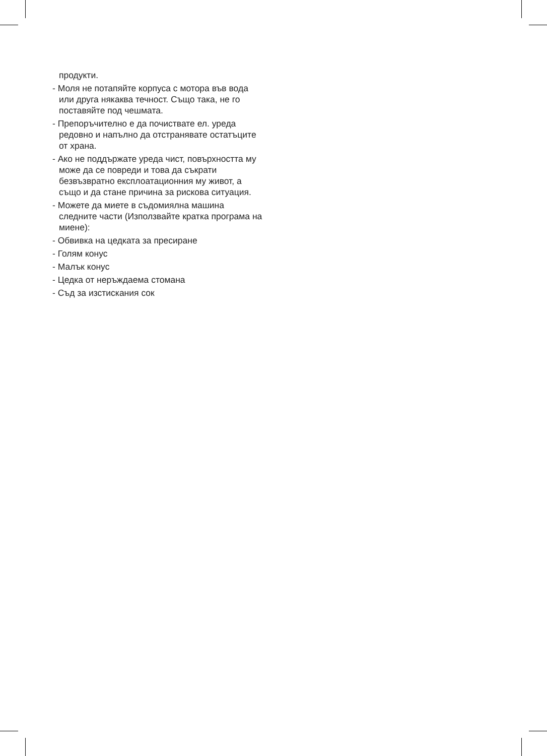продукти.
- Моля не потапяйте корпуса с мотора във вода или друга някаква течност. Също така, не го поставяйте под чешмата.
- Препоръчително е да почиствате ел. уреда редовно и напълно да отстранявате остатъците от храна.
- Ако не поддържате уреда чист, повърхността му може да се повреди и това да съкрати безвъзвратно експлоатационния му живот, а също и да стане причина за рискова ситуация.
- Можете да миете в съдомиялна машина следните части (Използвайте кратка програма на миене):
- Обвивка на цедката за пресиране
- Голям конус
- Малък конус
- Цедка от неръждаема стомана
- Съд за изстискания сок